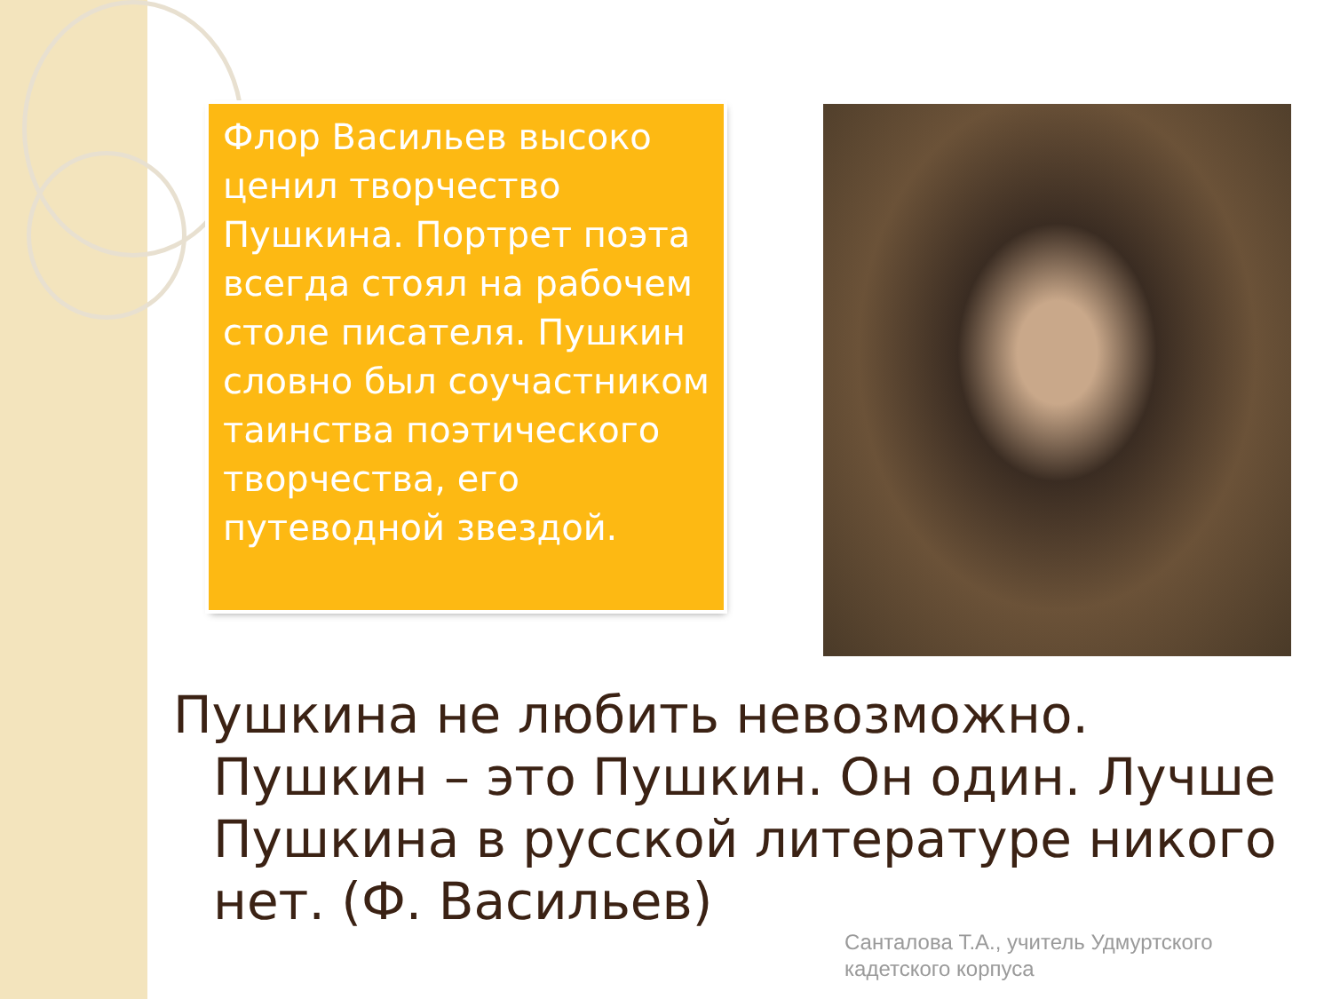Флор Васильев высоко ценил творчество Пушкина. Портрет поэта всегда стоял на рабочем столе писателя. Пушкин словно был соучастником таинства поэтического творчества, его путеводной звездой.
Пушкина не любить невозможно. Пушкин – это Пушкин. Он один. Лучше Пушкина в русской литературе никого нет. (Ф. Васильев)
Санталова Т.А., учитель Удмуртского
кадетского корпуса